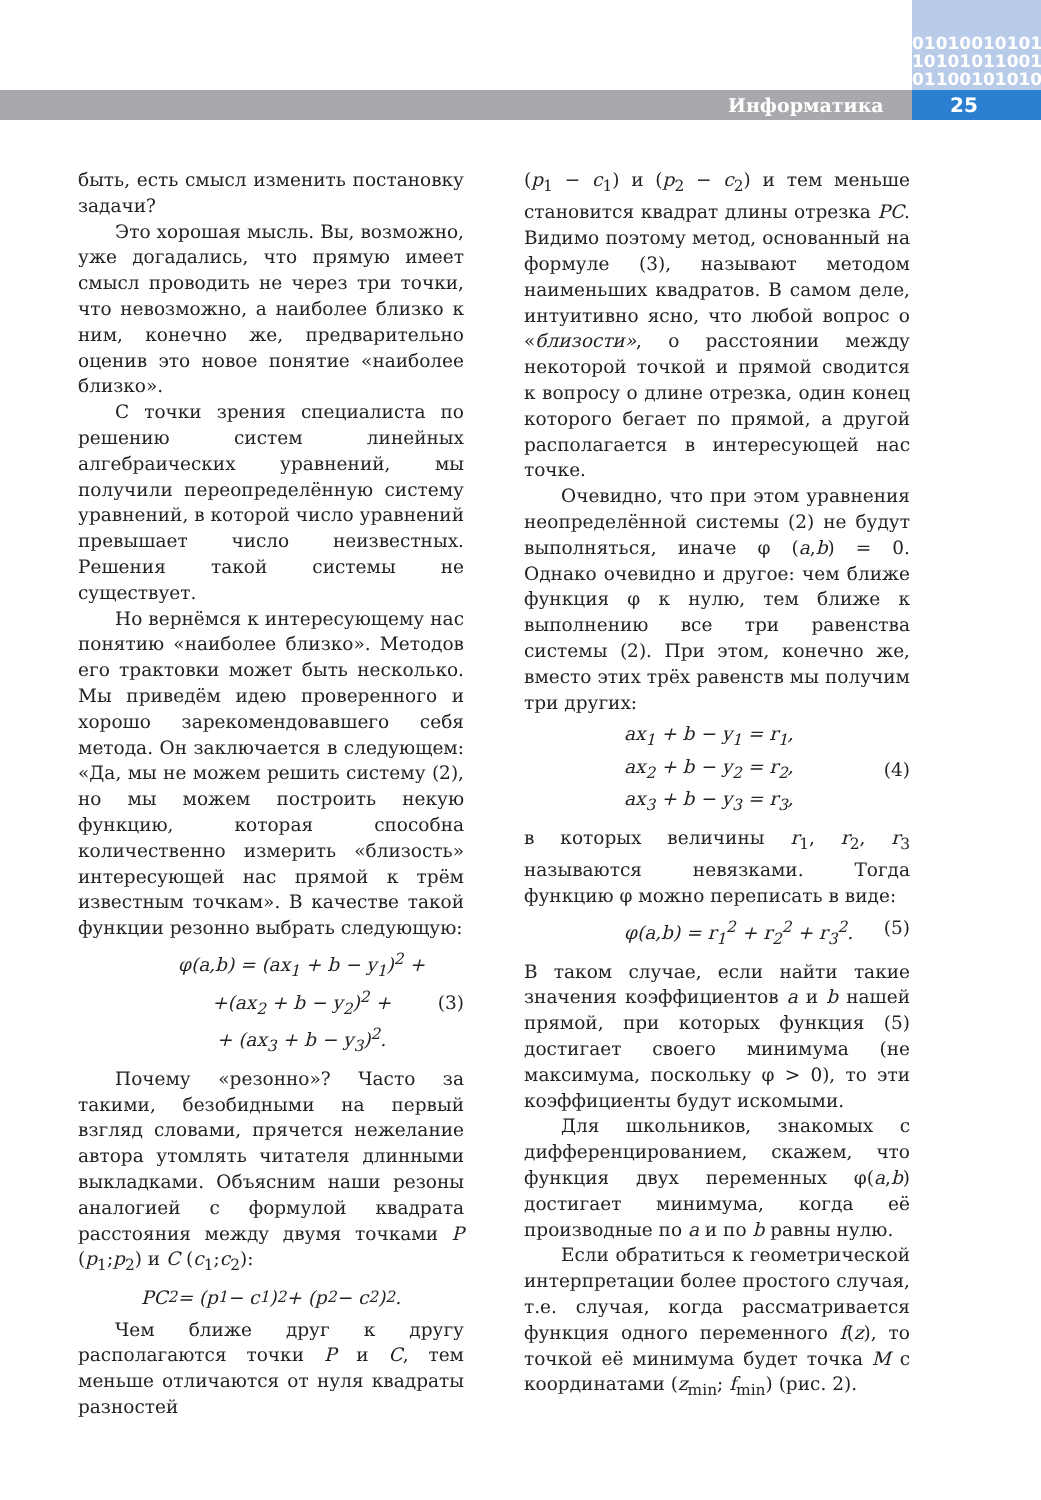010100101011
101010110010
011001010101
Информатика 25
быть, есть смысл изменить постановку задачи?
Это хорошая мысль. Вы, возможно, уже догадались, что прямую имеет смысл проводить не через три точки, что невозможно, а наиболее близко к ним, конечно же, предварительно оценив это новое понятие «наиболее близко».
С точки зрения специалиста по решению систем линейных алгебраических уравнений, мы получили переопределённую систему уравнений, в которой число уравнений превышает число неизвестных. Решения такой системы не существует.
Но вернёмся к интересующему нас понятию «наиболее близко». Методов его трактовки может быть несколько. Мы приведём идею проверенного и хорошо зарекомендовавшего себя метода. Он заключается в следующем: «Да, мы не можем решить систему (2), но мы можем построить некую функцию, которая способна количественно измерить «близость» интересующей нас прямой к трём известным точкам». В качестве такой функции резонно выбрать следующую:
φ(a,b) = (ax<sub>1</sub> + b − y<sub>1</sub>)<sup>2</sup> +
+(ax<sub>2</sub> + b − y<sub>2</sub>)<sup>2</sup> +
+ (ax<sub>3</sub> + b − y<sub>3</sub>)<sup>2</sup>. (3)
Почему «резонно»? Часто за такими, безобидными на первый взгляд словами, прячется нежелание автора утомлять читателя длинными выкладками. Объясним наши резоны аналогией с формулой квадрата расстояния между двумя точками P (p<sub>1</sub>;p<sub>2</sub>) и C (c<sub>1</sub>;c<sub>2</sub>):
PC<sup>2</sup> = (p<sub>1</sub> − c<sub>1</sub>)<sup>2</sup> + (p<sub>2</sub> − c<sub>2</sub>)<sup>2</sup>.
Чем ближе друг к другу располагаются точки P и C, тем меньше отличаются от нуля квадраты разностей
(p<sub>1</sub> − c<sub>1</sub>) и (p<sub>2</sub> − c<sub>2</sub>) и тем меньше становится квадрат длины отрезка PC. Видимо поэтому метод, основанный на формуле (3), называют методом наименьших квадратов. В самом деле, интуитивно ясно, что любой вопрос о «близости», о расстоянии между некоторой точкой и прямой сводится к вопросу о длине отрезка, один конец которого бегает по прямой, а другой располагается в интересующей нас точке.
Очевидно, что при этом уравнения неопределённой системы (2) не будут выполняться, иначе φ (a,b) = 0. Однако очевидно и другое: чем ближе функция φ к нулю, тем ближе к выполнению все три равенства системы (2). При этом, конечно же, вместо этих трёх равенств мы получим три других:
ax<sub>1</sub> + b − y<sub>1</sub> = r<sub>1</sub>,
ax<sub>2</sub> + b − y<sub>2</sub> = r<sub>2</sub>,
ax<sub>3</sub> + b − y<sub>3</sub> = r<sub>3</sub>, (4)
в которых величины r<sub>1</sub>, r<sub>2</sub>, r<sub>3</sub> называются невязками. Тогда функцию φ можно переписать в виде:
φ(a,b) = r<sub>1</sub><sup>2</sup> + r<sub>2</sub><sup>2</sup> + r<sub>3</sub><sup>2</sup>. (5)
В таком случае, если найти такие значения коэффициентов a и b нашей прямой, при которых функция (5) достигает своего минимума (не максимума, поскольку φ > 0), то эти коэффициенты будут искомыми.
Для школьников, знакомых с дифференцированием, скажем, что функция двух переменных φ(a,b) достигает минимума, когда её производные по a и по b равны нулю.
Если обратиться к геометрической интерпретации более простого случая, т.е. случая, когда рассматривается функция одного переменного f(z), то точкой её минимума будет точка M с координатами (z<sub>min</sub>; f<sub>min</sub>) (рис. 2).